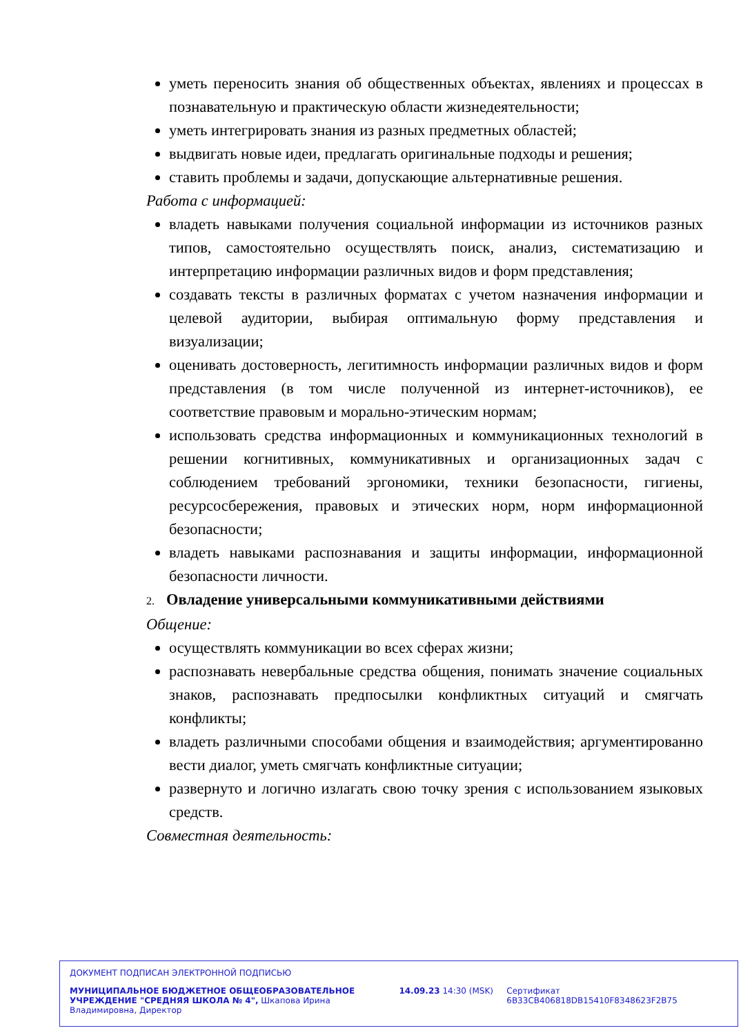уметь переносить знания об общественных объектах, явлениях и процессах в познавательную и практическую области жизнедеятельности;
уметь интегрировать знания из разных предметных областей;
выдвигать новые идеи, предлагать оригинальные подходы и решения;
ставить проблемы и задачи, допускающие альтернативные решения.
Работа с информацией:
владеть навыками получения социальной информации из источников разных типов, самостоятельно осуществлять поиск, анализ, систематизацию и интерпретацию информации различных видов и форм представления;
создавать тексты в различных форматах с учетом назначения информации и целевой аудитории, выбирая оптимальную форму представления и визуализации;
оценивать достоверность, легитимность информации различных видов и форм представления (в том числе полученной из интернет-источников), ее соответствие правовым и морально-этическим нормам;
использовать средства информационных и коммуникационных технологий в решении когнитивных, коммуникативных и организационных задач с соблюдением требований эргономики, техники безопасности, гигиены, ресурсосбережения, правовых и этических норм, норм информационной безопасности;
владеть навыками распознавания и защиты информации, информационной безопасности личности.
2. Овладение универсальными коммуникативными действиями
Общение:
осуществлять коммуникации во всех сферах жизни;
распознавать невербальные средства общения, понимать значение социальных знаков, распознавать предпосылки конфликтных ситуаций и смягчать конфликты;
владеть различными способами общения и взаимодействия; аргументированно вести диалог, уметь смягчать конфликтные ситуации;
развернуто и логично излагать свою точку зрения с использованием языковых средств.
Совместная деятельность:
ДОКУМЕНТ ПОДПИСАН ЭЛЕКТРОННОЙ ПОДПИСЬЮ
МУНИЦИПАЛЬНОЕ БЮДЖЕТНОЕ ОБЩЕОБРАЗОВАТЕЛЬНОЕ УЧРЕЖДЕНИЕ "СРЕДНЯЯ ШКОЛА № 4", Шкапова Ирина Владимировна, Директор
14.09.23 14:30 (MSK) Сертификат 6B33CB406818DB15410F8348623F2B75